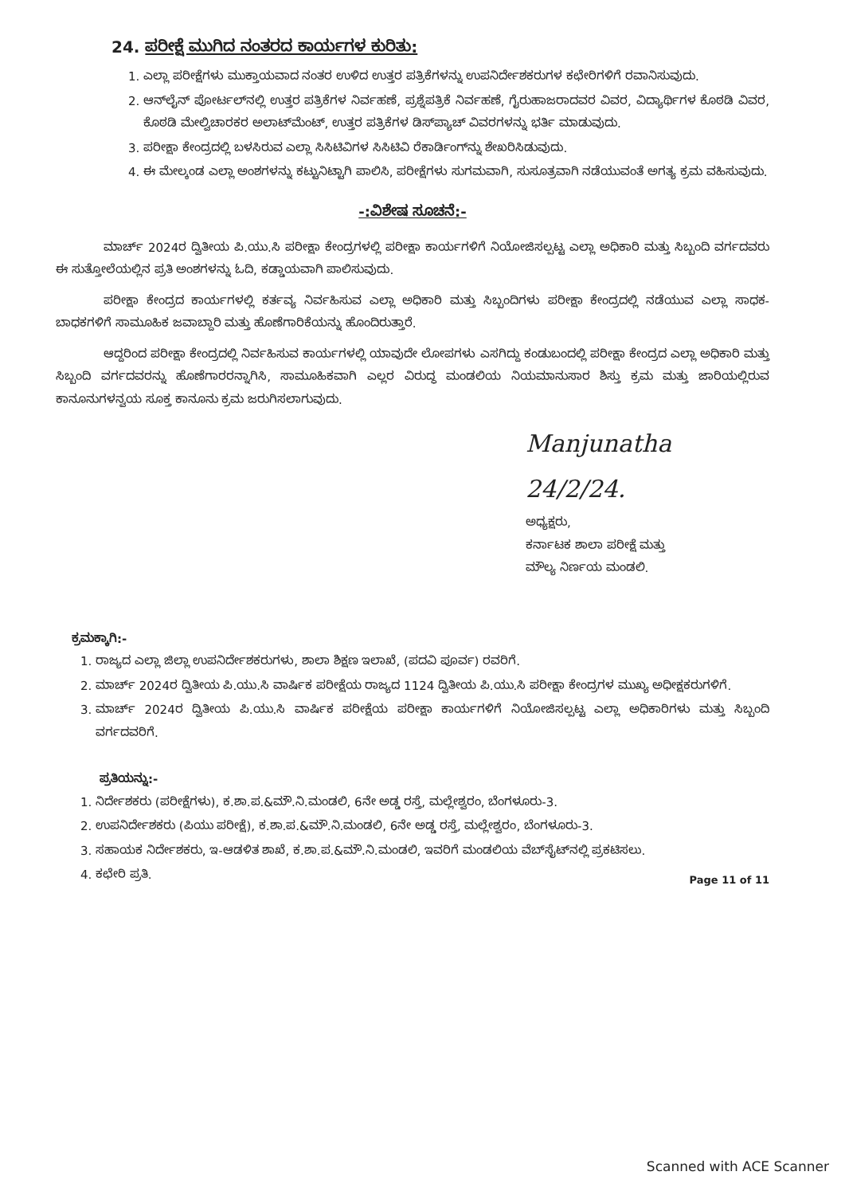24. ಪರೀಕ್ಷೆ ಮುಗಿದ ನಂತರದ ಕಾರ್ಯಗಳ ಕುರಿತು:
1. ಎಲ್ಲಾ ಪರೀಕ್ಷೆಗಳು ಮುಕ್ತಾಯವಾದ ನಂತರ ಉಳಿದ ಉತ್ತರ ಪತ್ರಿಕೆಗಳನ್ನು ಉಪನಿರ್ದೇಶಕರುಗಳ ಕಛೇರಿಗಳಿಗೆ ರವಾನಿಸುವುದು.
2. ಆನ್‌ಲೈನ್ ಪೋರ್ಟಲ್‌ನಲ್ಲಿ ಉತ್ತರ ಪತ್ರಿಕೆಗಳ ನಿರ್ವಹಣೆ, ಪ್ರಶ್ನೆಪತ್ರಿಕೆ ನಿರ್ವಹಣೆ, ಗೈರುಹಾಜರಾದವರ ವಿವರ, ವಿದ್ಯಾರ್ಥಿಗಳ ಕೊಠಡಿ ವಿವರ, ಕೊಠಡಿ ಮೇಲ್ವಿಚಾರಕರ ಅಲಾಟ್‌ಮೆಂಟ್, ಉತ್ತರ ಪತ್ರಿಕೆಗಳ ಡಿಸ್‌ಪ್ಯಾಚ್ ವಿವರಗಳನ್ನು ಭರ್ತಿ ಮಾಡುವುದು.
3. ಪರೀಕ್ಷಾ ಕೇಂದ್ರದಲ್ಲಿ ಬಳಸಿರುವ ಎಲ್ಲಾ ಸಿಸಿಟಿವಿಗಳ ಸಿಸಿಟಿವಿ ರೆಕಾರ್ಡಿಂಗ್‌ನ್ನು ಶೇಖರಿಸಿಡುವುದು.
4. ಈ ಮೇಲ್ಕಂಡ ಎಲ್ಲಾ ಅಂಶಗಳನ್ನು ಕಟ್ಟುನಿಟ್ಟಾಗಿ ಪಾಲಿಸಿ, ಪರೀಕ್ಷೆಗಳು ಸುಗಮವಾಗಿ, ಸುಸೂತ್ರವಾಗಿ ನಡೆಯುವಂತೆ ಅಗತ್ಯ ಕ್ರಮ ವಹಿಸುವುದು.
-:ವಿಶೇಷ ಸೂಚನೆ:-
ಮಾರ್ಚ್ 2024ರ ದ್ವಿತೀಯ ಪಿ.ಯು.ಸಿ ಪರೀಕ್ಷಾ ಕೇಂದ್ರಗಳಲ್ಲಿ ಪರೀಕ್ಷಾ ಕಾರ್ಯಗಳಿಗೆ ನಿಯೋಜಿಸಲ್ಪಟ್ಟ ಎಲ್ಲಾ ಅಧಿಕಾರಿ ಮತ್ತು ಸಿಬ್ಬಂದಿ ವರ್ಗದವರು ಈ ಸುತ್ತೋಲೆಯಲ್ಲಿನ ಪ್ರತಿ ಅಂಶಗಳನ್ನು ಓದಿ, ಕಡ್ಡಾಯವಾಗಿ ಪಾಲಿಸುವುದು.
ಪರೀಕ್ಷಾ ಕೇಂದ್ರದ ಕಾರ್ಯಗಳಲ್ಲಿ ಕರ್ತವ್ಯ ನಿರ್ವಹಿಸುವ ಎಲ್ಲಾ ಅಧಿಕಾರಿ ಮತ್ತು ಸಿಬ್ಬಂದಿಗಳು ಪರೀಕ್ಷಾ ಕೇಂದ್ರದಲ್ಲಿ ನಡೆಯುವ ಎಲ್ಲಾ ಸಾಧಕ-ಬಾಧಕಗಳಿಗೆ ಸಾಮೂಹಿಕ ಜವಾಬ್ದಾರಿ ಮತ್ತು ಹೊಣೆಗಾರಿಕೆಯನ್ನು ಹೊಂದಿರುತ್ತಾರೆ.
ಆದ್ದರಿಂದ ಪರೀಕ್ಷಾ ಕೇಂದ್ರದಲ್ಲಿ ನಿರ್ವಹಿಸುವ ಕಾರ್ಯಗಳಲ್ಲಿ ಯಾವುದೇ ಲೋಪಗಳು ಎಸಗಿದ್ದು ಕಂಡುಬಂದಲ್ಲಿ ಪರೀಕ್ಷಾ ಕೇಂದ್ರದ ಎಲ್ಲಾ ಅಧಿಕಾರಿ ಮತ್ತು ಸಿಬ್ಬಂದಿ ವರ್ಗದವರನ್ನು ಹೊಣೆಗಾರರನ್ನಾಗಿಸಿ, ಸಾಮೂಹಿಕವಾಗಿ ಎಲ್ಲರ ವಿರುದ್ಧ ಮಂಡಲಿಯ ನಿಯಮಾನುಸಾರ ಶಿಸ್ತು ಕ್ರಮ ಮತ್ತು ಜಾರಿಯಲ್ಲಿರುವ ಕಾನೂನುಗಳನ್ವಯ ಸೂಕ್ತ ಕಾನೂನು ಕ್ರಮ ಜರುಗಿಸಲಾಗುವುದು.
Manjunatha 24/2/24.
ಅಧ್ಯಕ್ಷರು,
ಕರ್ನಾಟಕ ಶಾಲಾ ಪರೀಕ್ಷೆ ಮತ್ತು
ಮೌಲ್ಯ ನಿರ್ಣಯ ಮಂಡಲಿ.
ಕ್ರಮಕ್ಕಾಗಿ:-
1. ರಾಜ್ಯದ ಎಲ್ಲಾ ಜಿಲ್ಲಾ ಉಪನಿರ್ದೇಶಕರುಗಳು, ಶಾಲಾ ಶಿಕ್ಷಣ ಇಲಾಖೆ, (ಪದವಿ ಪೂರ್ವ) ರವರಿಗೆ.
2. ಮಾರ್ಚ್ 2024ರ ದ್ವಿತೀಯ ಪಿ.ಯು.ಸಿ ವಾರ್ಷಿಕ ಪರೀಕ್ಷೆಯ ರಾಜ್ಯದ 1124 ದ್ವಿತೀಯ ಪಿ.ಯು.ಸಿ ಪರೀಕ್ಷಾ ಕೇಂದ್ರಗಳ ಮುಖ್ಯ ಅಧೀಕ್ಷಕರುಗಳಿಗೆ.
3. ಮಾರ್ಚ್ 2024ರ ದ್ವಿತೀಯ ಪಿ.ಯು.ಸಿ ವಾರ್ಷಿಕ ಪರೀಕ್ಷೆಯ ಪರೀಕ್ಷಾ ಕಾರ್ಯಗಳಿಗೆ ನಿಯೋಜಿಸಲ್ಪಟ್ಟ ಎಲ್ಲಾ ಅಧಿಕಾರಿಗಳು ಮತ್ತು ಸಿಬ್ಬಂದಿ ವರ್ಗದವರಿಗೆ.
ಪ್ರತಿಯನ್ನು:-
1. ನಿರ್ದೇಶಕರು (ಪರೀಕ್ಷೆಗಳು), ಕ.ಶಾ.ಪ.&ಮೌ.ನಿ.ಮಂಡಲಿ, 6ನೇ ಅಡ್ಡ ರಸ್ತೆ, ಮಲ್ಲೇಶ್ವರಂ, ಬೆಂಗಳೂರು-3.
2. ಉಪನಿರ್ದೇಶಕರು (ಪಿಯು ಪರೀಕ್ಷೆ), ಕ.ಶಾ.ಪ.&ಮೌ.ನಿ.ಮಂಡಲಿ, 6ನೇ ಅಡ್ಡ ರಸ್ತೆ, ಮಲ್ಲೇಶ್ವರಂ, ಬೆಂಗಳೂರು-3.
3. ಸಹಾಯಕ ನಿರ್ದೇಶಕರು, ಇ-ಆಡಳಿತ ಶಾಖೆ, ಕ.ಶಾ.ಪ.&ಮೌ.ನಿ.ಮಂಡಲಿ, ಇವರಿಗೆ ಮಂಡಲಿಯ ವೆಬ್‌ಸೈಟ್‌ನಲ್ಲಿ ಪ್ರಕಟಿಸಲು.
4. ಕಛೇರಿ ಪ್ರತಿ.
Page 11 of 11
Scanned with ACE Scanner